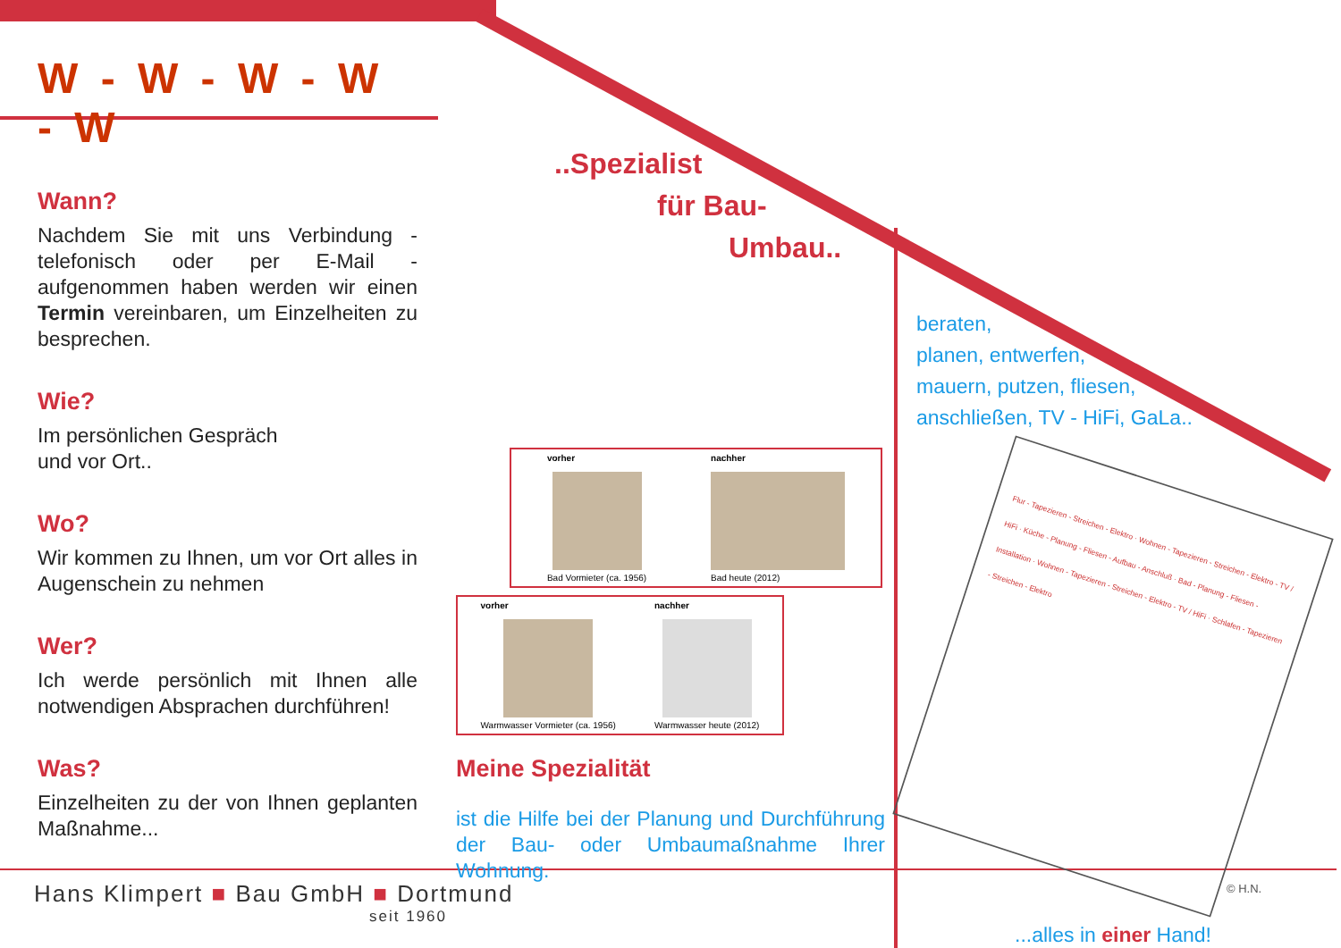W - W - W - W - W
Wann?
Nachdem Sie mit uns Verbindung - telefonisch oder per E-Mail - aufgenommen haben werden wir einen Termin vereinbaren, um Einzelheiten zu besprechen.
Wie?
Im persönlichen Gespräch
und vor Ort..
Wo?
Wir kommen zu Ihnen, um vor Ort alles in Augenschein zu nehmen
Wer?
Ich werde persönlich mit Ihnen alle notwendigen Absprachen durchführen!
Was?
Einzelheiten zu der von Ihnen geplanten Maßnahme...
..Spezialist
für Bau-
Umbau..
vorher
Bad Vormieter (ca. 1956)
nachher
Bad heute (2012)
vorher
Warmwasser Vormieter (ca. 1956)
nachher
Warmwasser heute (2012)
Meine Spezialität
ist die Hilfe bei der Planung und Durchführung der Bau- oder Umbaumaßnahme Ihrer Wohnung.
beraten,
planen, entwerfen,
mauern, putzen, fliesen,
anschließen, TV - HiFi, GaLa..
Flur - Tapezieren - Streichen - Elektro · Wohnen - Tapezieren - Streichen - Elektro - TV / HiFi · Küche - Planung - Fliesen - Aufbau - Anschluß · Bad - Planung - Fliesen - Installation · Wohnen - Tapezieren - Streichen - Elektro - TV / HiFi · Schlafen - Tapezieren - Streichen - Elektro
...alles in einer Hand!
Hans Klimpert ■ Bau GmbH ■ Dortmund
seit 1960
© H.N.